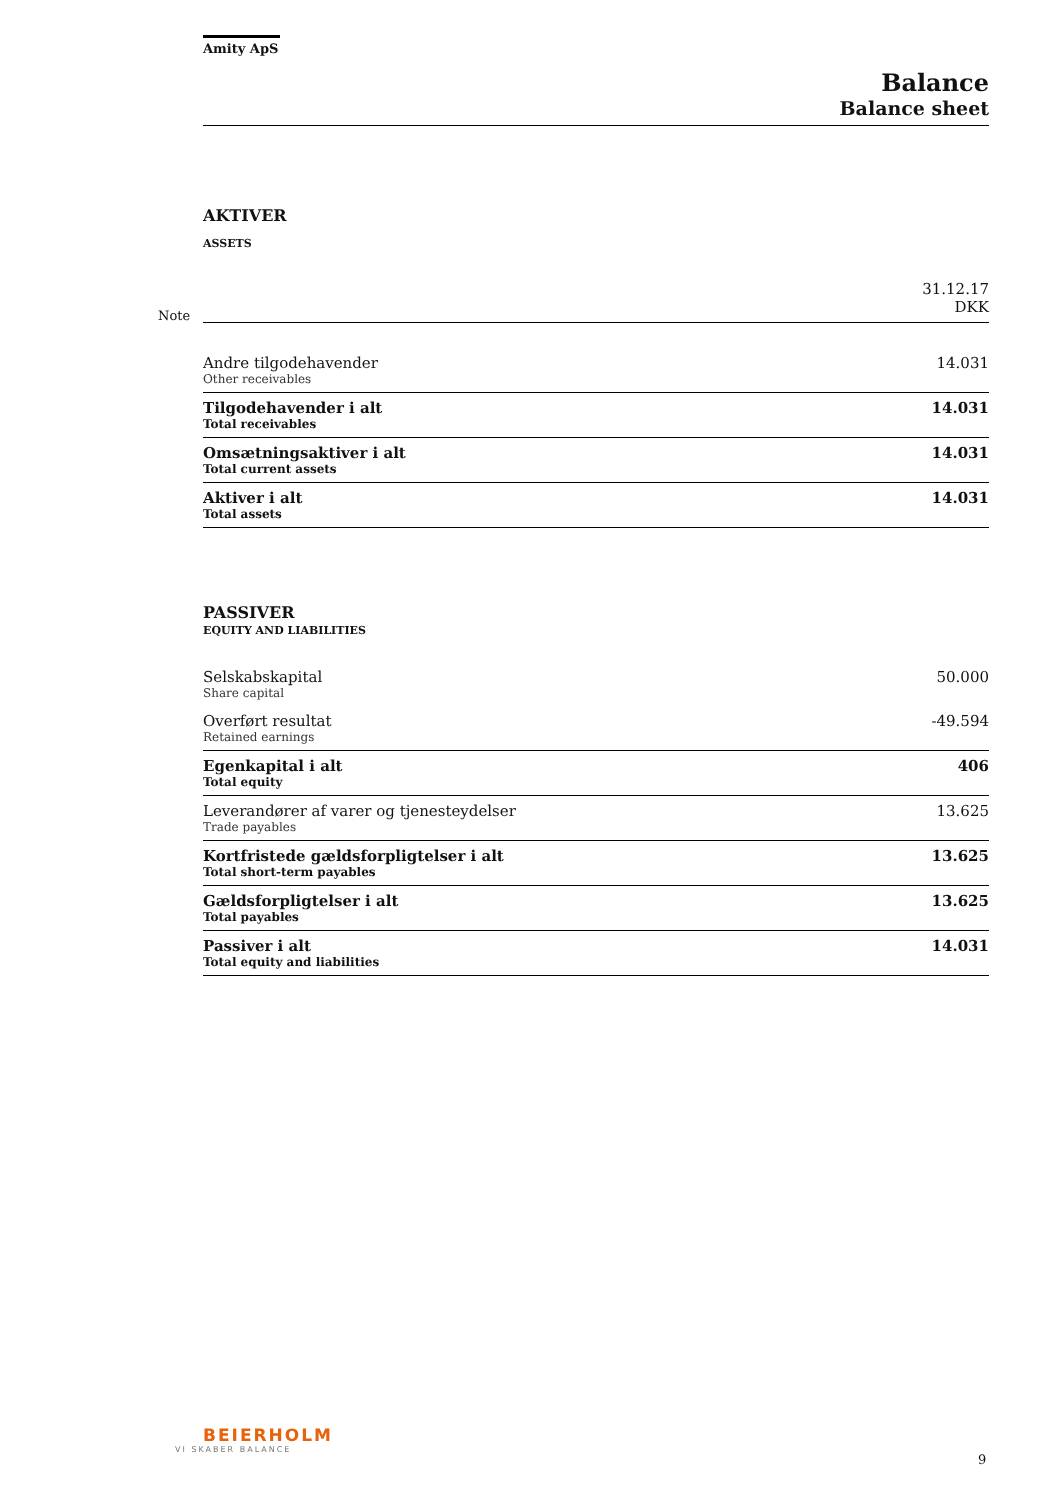Amity ApS
Balance
Balance sheet
AKTIVER
ASSETS
Note
31.12.17
DKK
| Andre tilgodehavender Other receivables | 14.031 |
| Tilgodehavender i alt Total receivables | 14.031 |
| Omsætningsaktiver i alt Total current assets | 14.031 |
| Aktiver i alt Total assets | 14.031 |
PASSIVER
EQUITY AND LIABILITIES
| Selskabskapital Share capital | 50.000 |
| Overført resultat Retained earnings | -49.594 |
| Egenkapital i alt Total equity | 406 |
| Leverandører af varer og tjenesteydelser Trade payables | 13.625 |
| Kortfristede gældsforpligtelser i alt Total short-term payables | 13.625 |
| Gældsforpligtelser i alt Total payables | 13.625 |
| Passiver i alt Total equity and liabilities | 14.031 |
BEIERHOLM
VI SKABER BALANCE
9